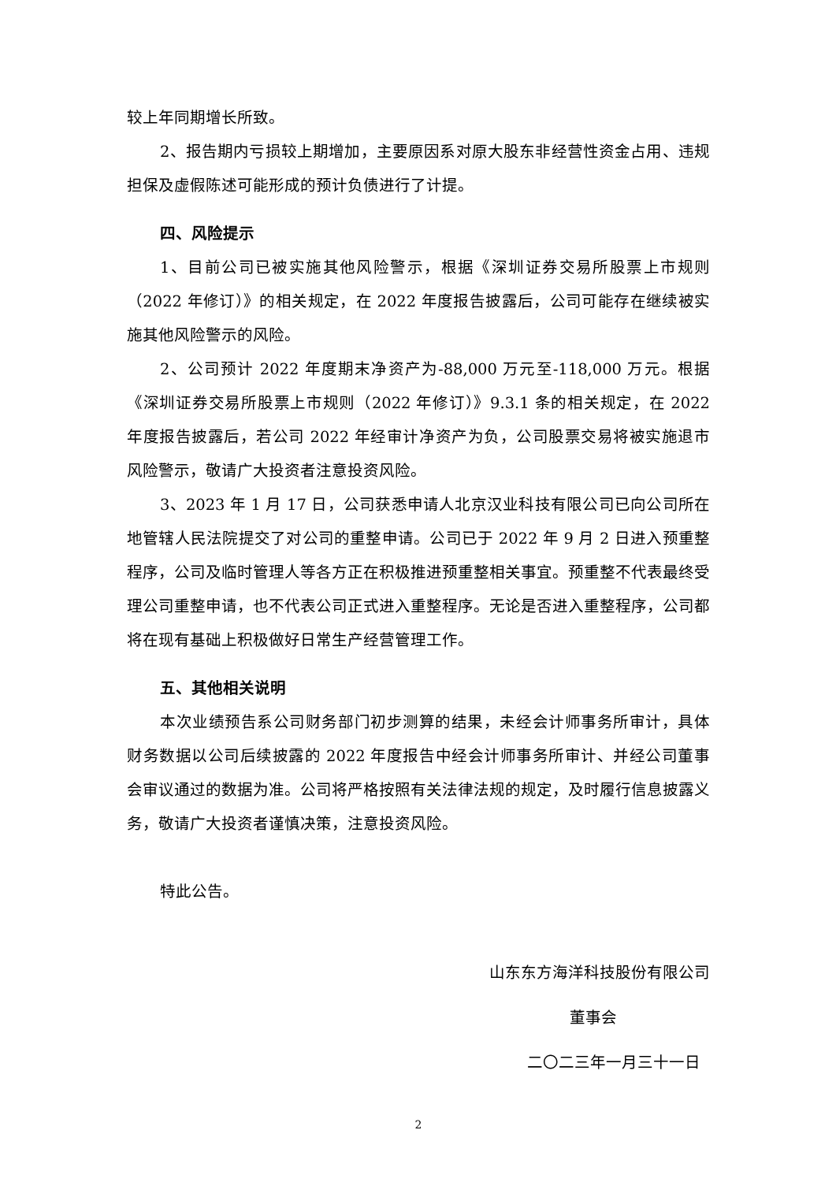较上年同期增长所致。
2、报告期内亏损较上期增加，主要原因系对原大股东非经营性资金占用、违规担保及虚假陈述可能形成的预计负债进行了计提。
四、风险提示
1、目前公司已被实施其他风险警示，根据《深圳证券交易所股票上市规则（2022 年修订）》的相关规定，在 2022 年度报告披露后，公司可能存在继续被实施其他风险警示的风险。
2、公司预计 2022 年度期末净资产为-88,000 万元至-118,000 万元。根据《深圳证券交易所股票上市规则（2022 年修订）》9.3.1 条的相关规定，在 2022 年度报告披露后，若公司 2022 年经审计净资产为负，公司股票交易将被实施退市风险警示，敬请广大投资者注意投资风险。
3、2023 年 1 月 17 日，公司获悉申请人北京汉业科技有限公司已向公司所在地管辖人民法院提交了对公司的重整申请。公司已于 2022 年 9 月 2 日进入预重整程序，公司及临时管理人等各方正在积极推进预重整相关事宜。预重整不代表最终受理公司重整申请，也不代表公司正式进入重整程序。无论是否进入重整程序，公司都将在现有基础上积极做好日常生产经营管理工作。
五、其他相关说明
本次业绩预告系公司财务部门初步测算的结果，未经会计师事务所审计，具体财务数据以公司后续披露的 2022 年度报告中经会计师事务所审计、并经公司董事会审议通过的数据为准。公司将严格按照有关法律法规的规定，及时履行信息披露义务，敬请广大投资者谨慎决策，注意投资风险。
特此公告。
山东东方海洋科技股份有限公司
董事会
二〇二三年一月三十一日
2